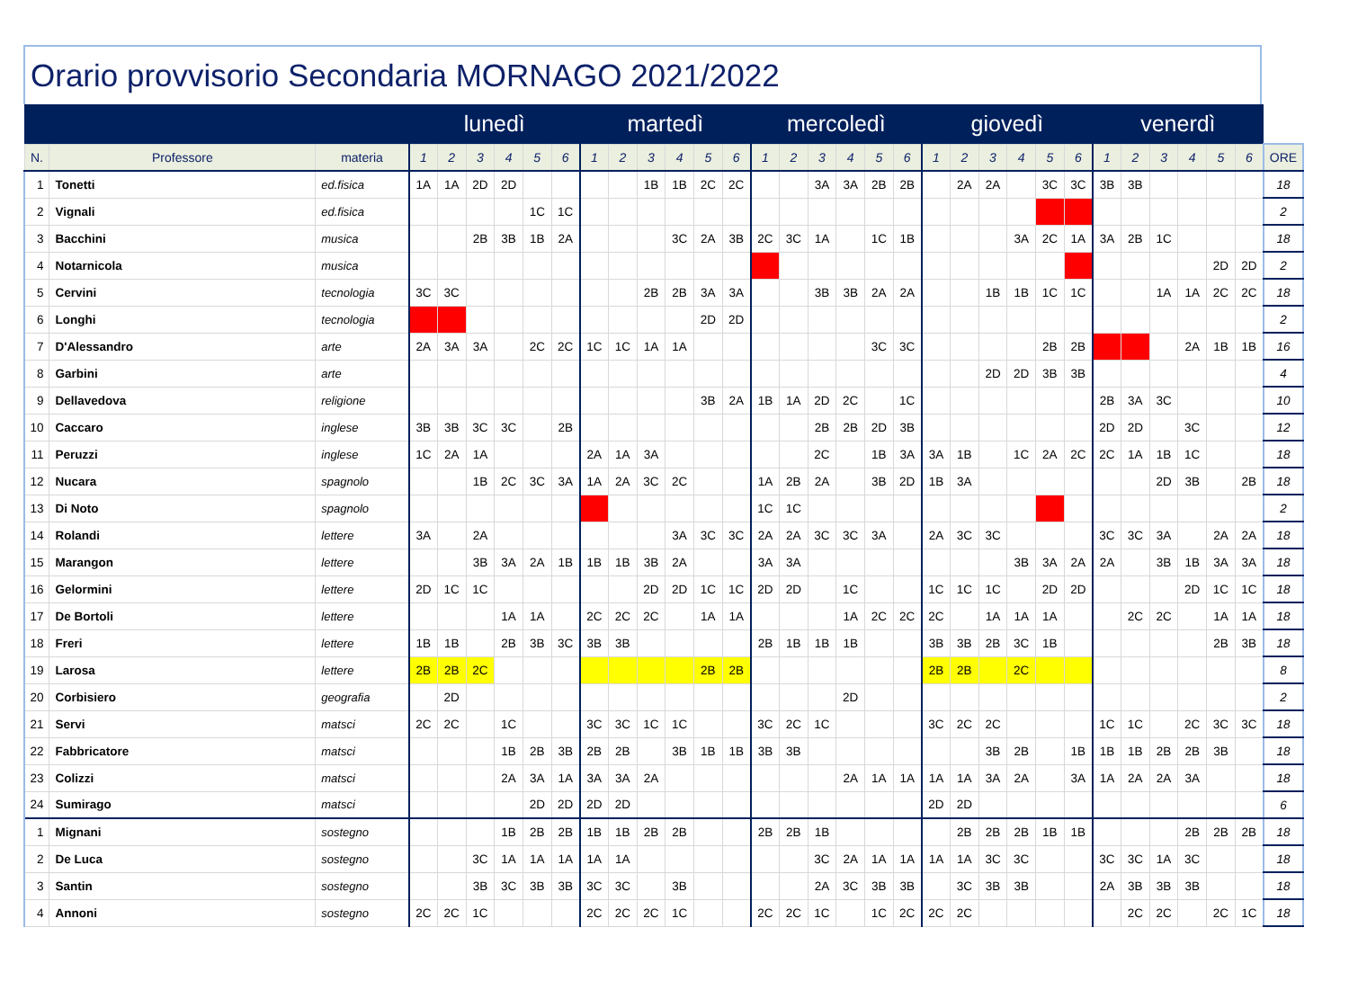Orario provvisorio Secondaria MORNAGO 2021/2022
| | | | lunedì | | | | | | martedì | | | | | | mercoledì | | | | | | giovedì | | | | | | venerdì | | | | | | |
| --- | --- | --- | --- | --- | --- | --- | --- | --- | --- | --- | --- | --- | --- | --- | --- | --- | --- | --- | --- | --- | --- | --- | --- | --- | --- | --- | --- | --- | --- | --- | --- | --- | --- |
| N. | Professore | materia | 1 | 2 | 3 | 4 | 5 | 6 | 1 | 2 | 3 | 4 | 5 | 6 | 1 | 2 | 3 | 4 | 5 | 6 | 1 | 2 | 3 | 4 | 5 | 6 | 1 | 2 | 3 | 4 | 5 | 6 | ORE |
| 1 | Tonetti | ed.fisica | 1A | 1A | 2D | 2D | | | | | 1B | 1B | 2C | 2C | | | 3A | 3A | 2B | 2B | | 2A | 2A | | 3C | 3C | 3B | 3B | | | | | 18 |
| 2 | Vignali | ed.fisica | | | | | 1C | 1C | | | | | | | | | | | | | | | | | | | | | | | | | 2 |
| 3 | Bacchini | musica | | | 2B | 3B | 1B | 2A | | | | 3C | 2A | 3B | 2C | 3C | 1A | | 1C | 1B | | | | 3A | 2C | 1A | 3A | 2B | 1C | | | | 18 |
| 4 | Notarnicola | musica | | | | | | | | | | | | | | | | | | | | | | | | | | | | | 2D | 2D | 2 |
| 5 | Cervini | tecnologia | 3C | 3C | | | | | | | 2B | 2B | 3A | 3A | | | 3B | 3B | 2A | 2A | | | 1B | 1B | 1C | 1C | | | 1A | 1A | 2C | 2C | 18 |
| 6 | Longhi | tecnologia | | | | | | | | | | | 2D | 2D | | | | | | | | | | | | | | | | | | | 2 |
| 7 | D'Alessandro | arte | 2A | 3A | 3A | | 2C | 2C | 1C | 1C | 1A | 1A | | | | | | | 3C | 3C | | | | | 2B | 2B | | | | 2A | 1B | 1B | 16 |
| 8 | Garbini | arte | | | | | | | | | | | | | | | | | | | | | 2D | 2D | 3B | 3B | | | | | | | 4 |
| 9 | Dellavedova | religione | | | | | | | | | | | 3B | 2A | 1B | 1A | 2D | 2C | | 1C | | | | | | | 2B | 3A | 3C | | | | 10 |
| 10 | Caccaro | inglese | 3B | 3B | 3C | 3C | | 2B | | | | | | | | | 2B | 2B | 2D | 3B | | | | | | | 2D | 2D | | 3C | | | 12 |
| 11 | Peruzzi | inglese | 1C | 2A | 1A | | | | 2A | 1A | 3A | | | | | | 2C | | 1B | 3A | 3A | 1B | | 1C | 2A | 2C | 2C | 1A | 1B | 1C | | | 18 |
| 12 | Nucara | spagnolo | | | 1B | 2C | 3C | 3A | 1A | 2A | 3C | 2C | | | 1A | 2B | 2A | | 3B | 2D | 1B | 3A | | | | | | | 2D | 3B | | 2B | 18 |
| 13 | Di Noto | spagnolo | | | | | | | | | | | | | 1C | 1C | | | | | | | | | | | | | | | | | 2 |
| 14 | Rolandi | lettere | 3A | | 2A | | | | | | | 3A | 3C | 3C | 2A | 2A | 3C | 3C | 3A | | 2A | 3C | 3C | | | | 3C | 3C | 3A | | 2A | 2A | 18 |
| 15 | Marangon | lettere | | | 3B | 3A | 2A | 1B | 1B | 1B | 3B | 2A | | | 3A | 3A | | | | | | | | 3B | 3A | 2A | 2A | | 3B | 1B | 3A | 3A | 18 |
| 16 | Gelormini | lettere | 2D | 1C | 1C | | | | | | 2D | 2D | 1C | 1C | 2D | 2D | | 1C | | | 1C | 1C | 1C | | 2D | 2D | | | | 2D | 1C | 1C | 18 |
| 17 | De Bortoli | lettere | | | | 1A | 1A | | 2C | 2C | 2C | | 1A | 1A | | | | 1A | 2C | 2C | 2C | | 1A | 1A | 1A | | | 2C | 2C | | 1A | 1A | 18 |
| 18 | Freri | lettere | 1B | 1B | | 2B | 3B | 3C | 3B | 3B | | | | | 2B | 1B | 1B | 1B | | | 3B | 3B | 2B | 3C | 1B | | | | | | 2B | 3B | 18 |
| 19 | Larosa | lettere | 2B | 2B | 2C | | | | | | | | 2B | 2B | | | | | | | 2B | 2B | | 2C | | | | | | | | | 8 |
| 20 | Corbisiero | geografia | | 2D | | | | | | | | | | | | | | 2D | | | | | | | | | | | | | | | 2 |
| 21 | Servi | matsci | 2C | 2C | | 1C | | | 3C | 3C | 1C | 1C | | | 3C | 2C | 1C | | | | 3C | 2C | 2C | | | | 1C | 1C | | 2C | 3C | 3C | 18 |
| 22 | Fabbricatore | matsci | | | | 1B | 2B | 3B | 2B | 2B | | 3B | 1B | 1B | 3B | 3B | | | | | | | 3B | 2B | | 1B | 1B | 1B | 2B | 2B | 3B | | 18 |
| 23 | Colizzi | matsci | | | | 2A | 3A | 1A | 3A | 3A | 2A | | | | | | | 2A | 1A | 1A | 1A | 1A | 3A | 2A | | 3A | 1A | 2A | 2A | 3A | | | 18 |
| 24 | Sumirago | matsci | | | | | 2D | 2D | 2D | 2D | | | | | | | | | | | 2D | 2D | | | | | | | | | | | 6 |
| 1 | Mignani | sostegno | | | | 1B | 2B | 2B | 1B | 1B | 2B | 2B | | | 2B | 2B | 1B | | | | | 2B | 2B | 2B | 1B | 1B | | | | 2B | 2B | 2B | 18 |
| 2 | De Luca | sostegno | | | 3C | 1A | 1A | 1A | 1A | 1A | | | | | | | 3C | 2A | 1A | 1A | 1A | 1A | 3C | 3C | | | 3C | 3C | 1A | 3C | | | 18 |
| 3 | Santin | sostegno | | | 3B | 3C | 3B | 3B | 3C | 3C | | 3B | | | | | 2A | 3C | 3B | 3B | | 3C | 3B | 3B | | | 2A | 3B | 3B | 3B | | | 18 |
| 4 | Annoni | sostegno | 2C | 2C | 1C | | | | 2C | 2C | 2C | 1C | | | 2C | 2C | 1C | | 1C | 2C | 2C | 2C | | | | | | 2C | 2C | | 2C | 1C | 18 |